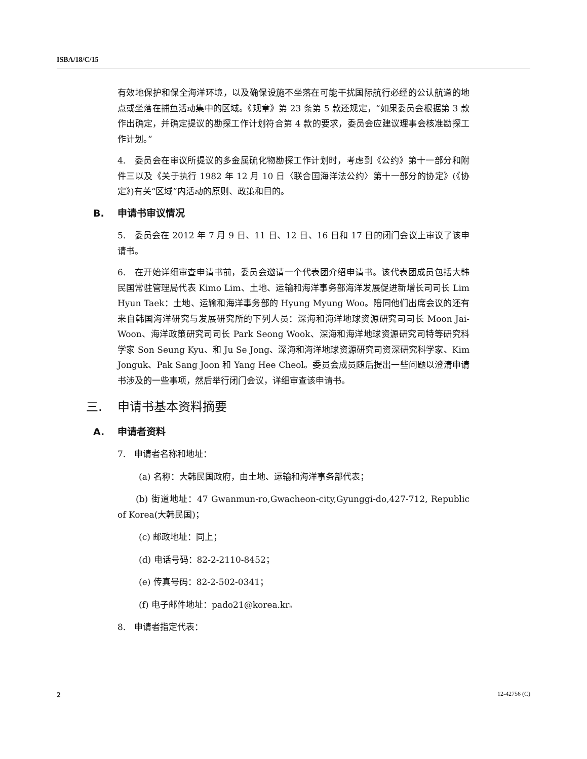ISBA/18/C/15
有效地保护和保全海洋环境，以及确保设施不坐落在可能干扰国际航行必经的公认航道的地点或坐落在捕鱼活动集中的区域。《规章》第 23 条第 5 款还规定，“如果委员会根据第 3 款作出确定，并确定提议的勘探工作计划符合第 4 款的要求，委员会应建议理事会核准勘探工作计划。”
4.　委员会在审议所提议的多金属硫化物勘探工作计划时，考虑到《公约》第十一部分和附件三以及《关于执行 1982 年 12 月 10 日〈联合国海洋法公约〉第十一部分的协定》(《协定》)有关“区域”内活动的原则、政策和目的。
B. 申请书审议情况
5.　委员会在 2012 年 7 月 9 日、11 日、12 日、16 日和 17 日的闭门会议上审议了该申请书。
6.　在开始详细审查申请书前，委员会邀请一个代表团介绍申请书。该代表团成员包括大韩民国常驻管理局代表 Kimo Lim、土地、运输和海洋事务部海洋发展促进新增长司司长 Lim Hyun Taek：土地、运输和海洋事务部的 Hyung Myung Woo。陪同他们出席会议的还有来自韩国海洋研究与发展研究所的下列人员：深海和海洋地球资源研究司司长 Moon Jai-Woon、海洋政策研究司司长 Park Seong Wook、深海和海洋地球资源研究司特等研究科学家 Son Seung Kyu、和 Ju Se Jong、深海和海洋地球资源研究司资深研究科学家、Kim Jonguk、Pak Sang Joon 和 Yang Hee Cheol。委员会成员随后提出一些问题以澄清申请书涉及的一些事项，然后举行闭门会议，详细审查该申请书。
三. 申请书基本资料摘要
A. 申请者资料
7.　申请者名称和地址：
(a) 名称：大韩民国政府，由土地、运输和海洋事务部代表；
　　(b) 街道地址：47 Gwanmun-ro,Gwacheon-city,Gyunggi-do,427-712, Republic of Korea(大韩民国)；
(c) 邮政地址：同上；
(d) 电话号码：82-2-2110-8452；
(e) 传真号码：82-2-502-0341；
(f) 电子邮件地址：pado21@korea.kr。
8.　申请者指定代表：
2 12-42756 (C)